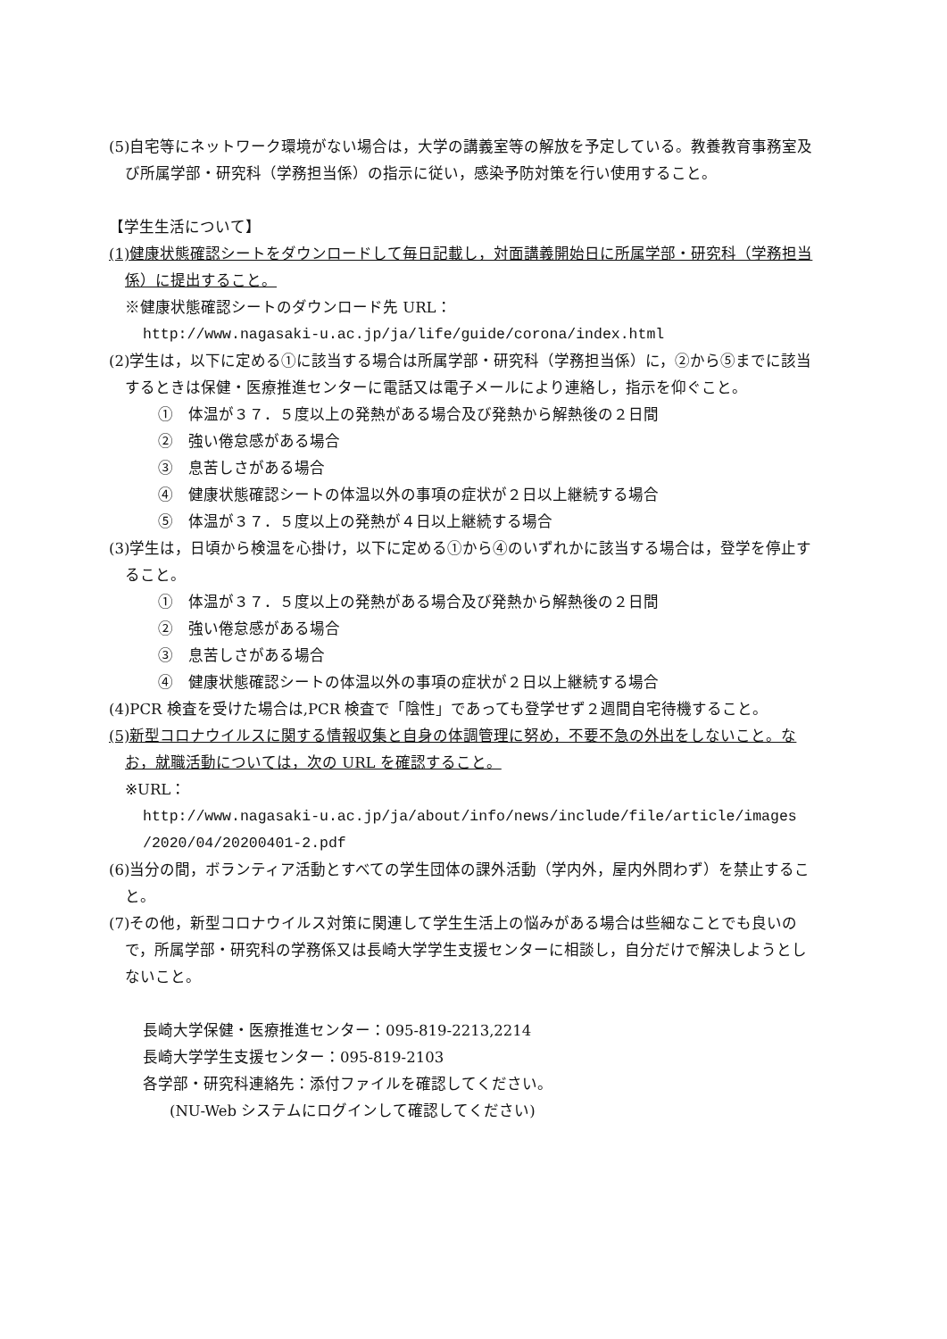(5)自宅等にネットワーク環境がない場合は，大学の講義室等の解放を予定している。教養教育事務室及び所属学部・研究科（学務担当係）の指示に従い，感染予防対策を行い使用すること。
【学生生活について】
(1)健康状態確認シートをダウンロードして毎日記載し，対面講義開始日に所属学部・研究科（学務担当係）に提出すること。
※健康状態確認シートのダウンロード先 URL：
http://www.nagasaki-u.ac.jp/ja/life/guide/corona/index.html
(2)学生は，以下に定める①に該当する場合は所属学部・研究科（学務担当係）に，②から⑤までに該当するときは保健・医療推進センターに電話又は電子メールにより連絡し，指示を仰ぐこと。
①　体温が３７．５度以上の発熱がある場合及び発熱から解熱後の２日間
②　強い倦怠感がある場合
③　息苦しさがある場合
④　健康状態確認シートの体温以外の事項の症状が２日以上継続する場合
⑤　体温が３７．５度以上の発熱が４日以上継続する場合
(3)学生は，日頃から検温を心掛け，以下に定める①から④のいずれかに該当する場合は，登学を停止すること。
①　体温が３７．５度以上の発熱がある場合及び発熱から解熱後の２日間
②　強い倦怠感がある場合
③　息苦しさがある場合
④　健康状態確認シートの体温以外の事項の症状が２日以上継続する場合
(4)PCR 検査を受けた場合は,PCR 検査で「陰性」であっても登学せず２週間自宅待機すること。
(5)新型コロナウイルスに関する情報収集と自身の体調管理に努め，不要不急の外出をしないこと。なお，就職活動については，次の URL を確認すること。
※URL：
http://www.nagasaki-u.ac.jp/ja/about/info/news/include/file/article/images
/2020/04/20200401-2.pdf
(6)当分の間，ボランティア活動とすべての学生団体の課外活動（学内外，屋内外問わず）を禁止すること。
(7)その他，新型コロナウイルス対策に関連して学生生活上の悩みがある場合は些細なことでも良いので，所属学部・研究科の学務係又は長崎大学学生支援センターに相談し，自分だけで解決しようとしないこと。
長崎大学保健・医療推進センター：095-819-2213,2214
長崎大学学生支援センター：095-819-2103
各学部・研究科連絡先：添付ファイルを確認してください。
(NU-Web システムにログインして確認してください)